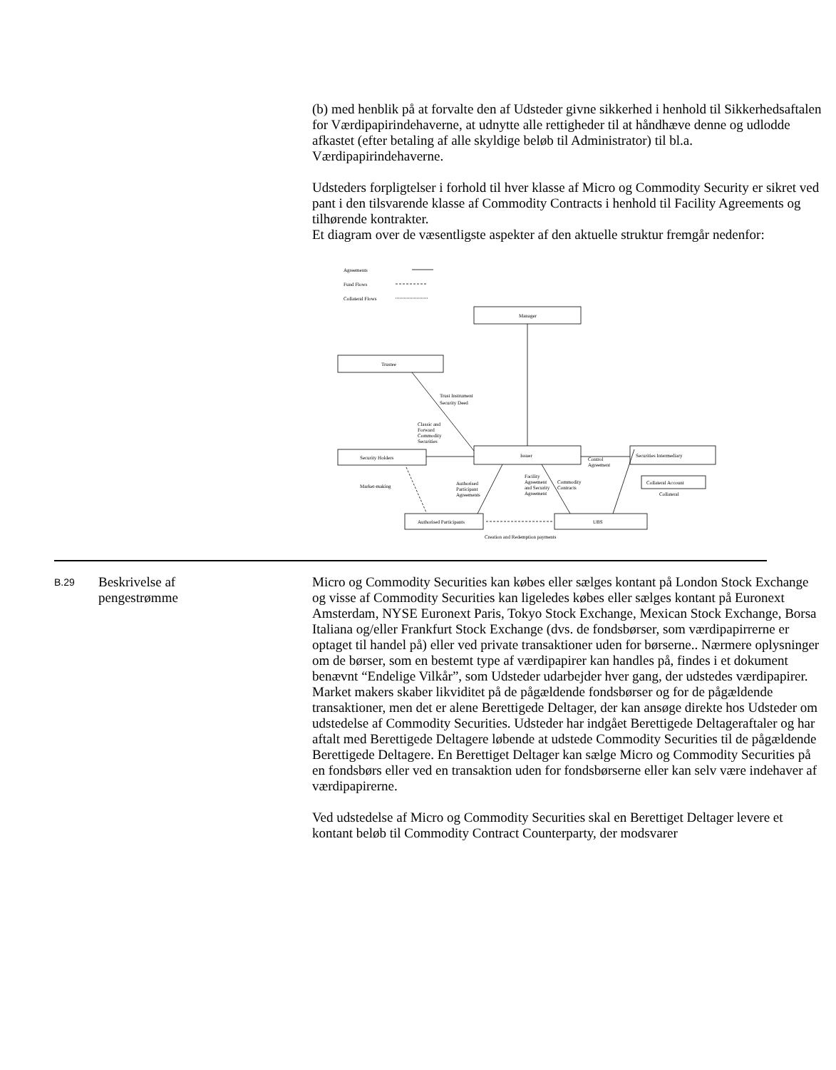(b) med henblik på at forvalte den af Udsteder givne sikkerhed i henhold til Sikkerhedsaftalen for Værdipapirindehaverne, at udnytte alle rettigheder til at håndhæve denne og udlodde afkastet (efter betaling af alle skyldige beløb til Administrator) til bl.a. Værdipapirindehaverne.
Udsteders forpligtelser i forhold til hver klasse af Micro og Commodity Security er sikret ved pant i den tilsvarende klasse af Commodity Contracts i henhold til Facility Agreements og tilhørende kontrakter.
Et diagram over de væsentligste aspekter af den aktuelle struktur fremgår nedenfor:
Agreements
Fund Flows
Collateral Flows
Manager
Trustee
Security Holders
Issuer
Securities Intermediary
Collateral Account
Collateral
Authorised Participants
UBS
Trust Instrument
Security Deed
Classic and
Forward
Commodity
Securities
Control
Agreement
Market-making
Authorised
Participant
Agreements
Facility
Agreement
and Security
Agreement
Commodity
Contracts
Creation and Redemption payments
B.29
Beskrivelse af
pengestrømme
Micro og Commodity Securities kan købes eller sælges kontant på London Stock Exchange og visse af Commodity Securities kan ligeledes købes eller sælges kontant på Euronext Amsterdam, NYSE Euronext Paris, Tokyo Stock Exchange, Mexican Stock Exchange, Borsa Italiana og/eller Frankfurt Stock Exchange (dvs. de fondsbørser, som værdipapirrerne er optaget til handel på) eller ved private transaktioner uden for børserne.. Nærmere oplysninger om de børser, som en bestemt type af værdipapirer kan handles på, findes i et dokument benævnt “Endelige Vilkår”, som Udsteder udarbejder hver gang, der udstedes værdipapirer. Market makers skaber likviditet på de pågældende fondsbørser og for de pågældende transaktioner, men det er alene Berettigede Deltager, der kan ansøge direkte hos Udsteder om udstedelse af Commodity Securities. Udsteder har indgået Berettigede Deltageraftaler og har aftalt med Berettigede Deltagere løbende at udstede Commodity Securities til de pågældende Berettigede Deltagere. En Berettiget Deltager kan sælge Micro og Commodity Securities på en fondsbørs eller ved en transaktion uden for fondsbørserne eller kan selv være indehaver af værdipapirerne.
Ved udstedelse af Micro og Commodity Securities skal en Berettiget Deltager levere et kontant beløb til Commodity Contract Counterparty, der modsvarer